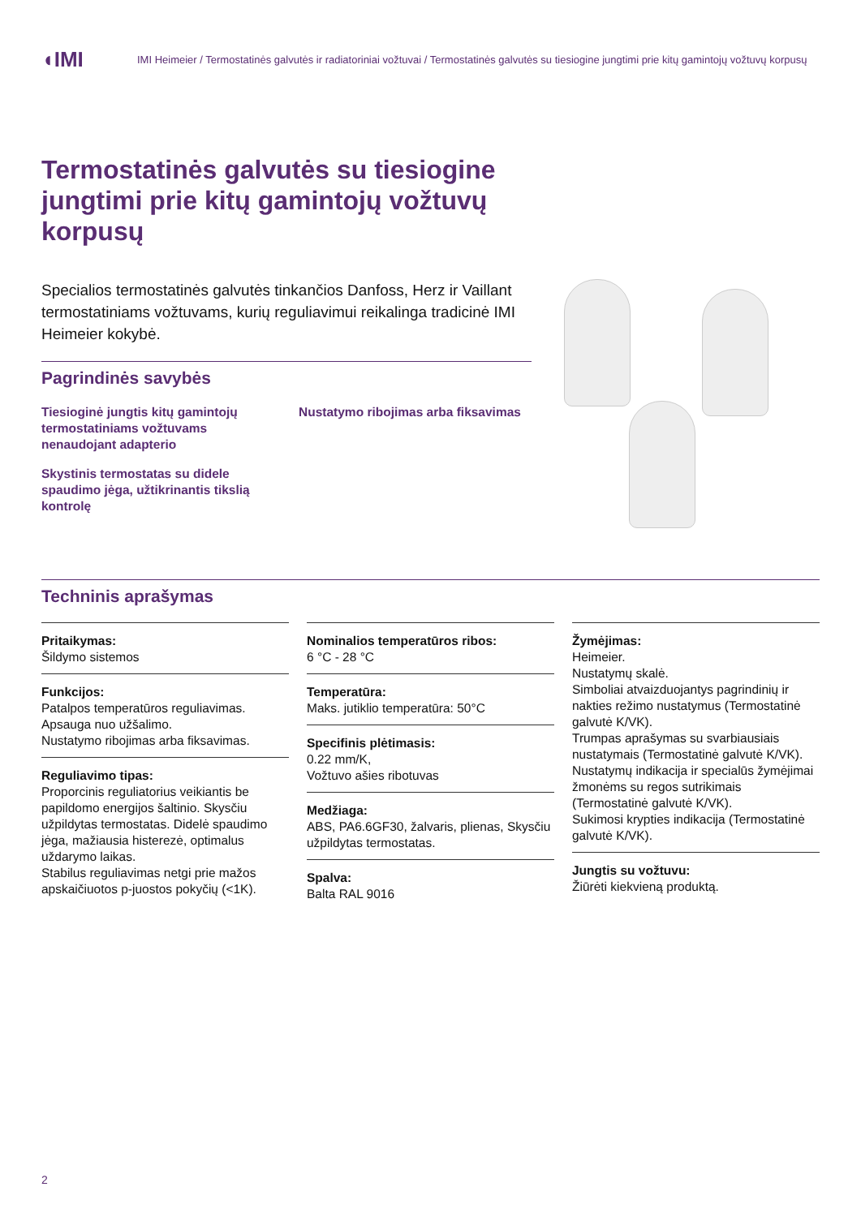◖IMI
IMI Heimeier / Termostatinės galvutės ir radiatoriniai vožtuvai / Termostatinės galvutės su tiesiogine jungtimi prie kitų gamintojų vožtuvų korpusų
Termostatinės galvutės su tiesiogine jungtimi prie kitų gamintojų vožtuvų korpusų
Specialios termostatinės galvutės tinkančios Danfoss, Herz ir Vaillant termostatiniams vožtuvams, kurių reguliavimui reikalinga tradicinė IMI Heimeier kokybė.
Pagrindinės savybės
Tiesioginė jungtis kitų gamintojų termostatiniams vožtuvams nenaudojant adapterio
Skystinis termostatas su didele spaudimo jėga, užtikrinantis tikslią kontrolę
Nustatymo ribojimas arba fiksavimas
Techninis aprašymas
Pritaikymas:
Šildymo sistemos
Funkcijos:
Patalpos temperatūros reguliavimas.
Apsauga nuo užšalimo.
Nustatymo ribojimas arba fiksavimas.
Reguliavimo tipas:
Proporcinis reguliatorius veikiantis be papildomo energijos šaltinio. Skysčiu užpildytas termostatas. Didelė spaudimo jėga, mažiausia histerezė, optimalus uždarymo laikas.
Stabilus reguliavimas netgi prie mažos apskaičiuotos p-juostos pokyčių (<1K).
Nominalios temperatūros ribos:
6 °C - 28 °C
Temperatūra:
Maks. jutiklio temperatūra: 50°C
Specifinis plėtimasis:
0.22 mm/K,
Vožtuvo ašies ribotuvas
Medžiaga:
ABS, PA6.6GF30, žalvaris, plienas, Skysčiu užpildytas termostatas.
Spalva:
Balta RAL 9016
Žymėjimas:
Heimeier.
Nustatymų skalė.
Simboliai atvaizduojantys pagrindinių ir nakties režimo nustatymus (Termostatinė galvutė K/VK).
Trumpas aprašymas su svarbiausiais nustatymais (Termostatinė galvutė K/VK).
Nustatymų indikacija ir specialūs žymėjimai žmonėms su regos sutrikimais (Termostatinė galvutė K/VK).
Sukimosi krypties indikacija (Termostatinė galvutė K/VK).
Jungtis su vožtuvu:
Žiūrėti kiekvieną produktą.
2